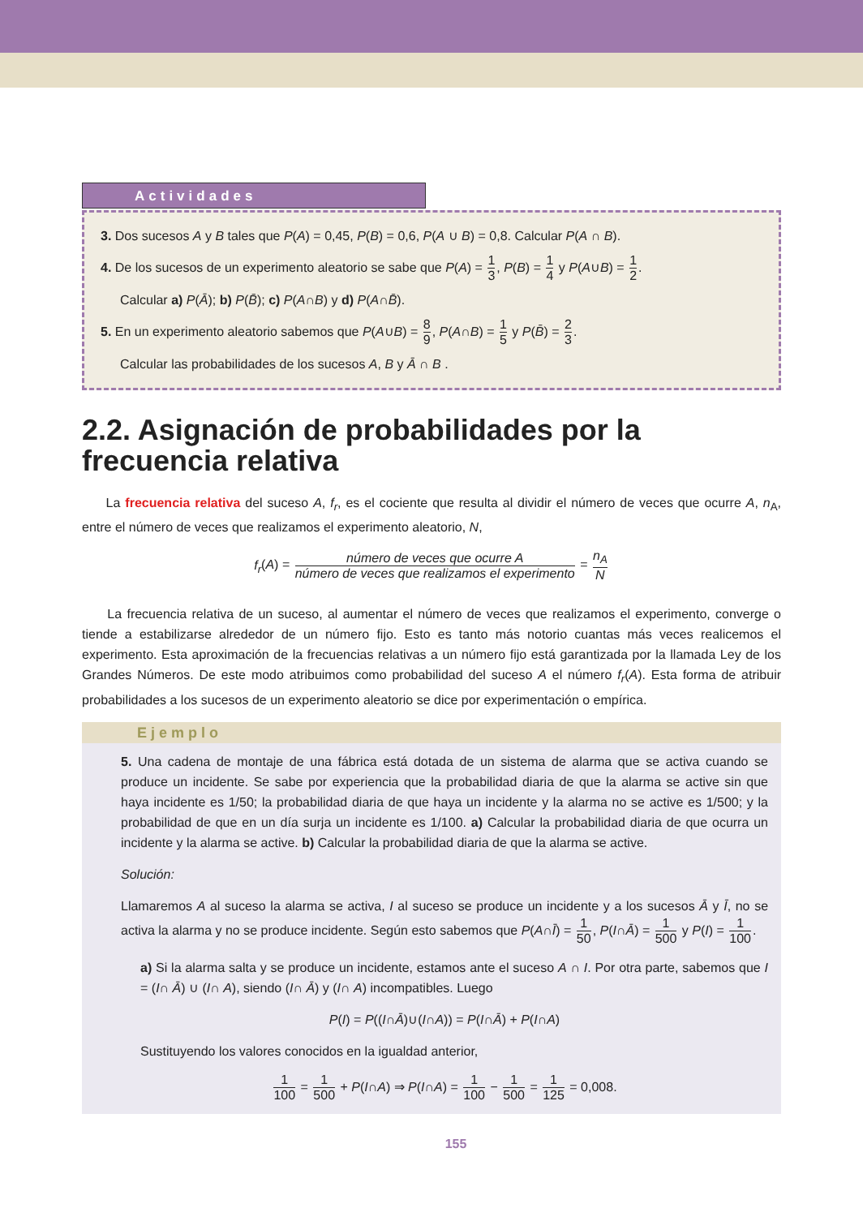Actividades
3. Dos sucesos A y B tales que P(A) = 0,45, P(B) = 0,6, P(A ∪ B) = 0,8. Calcular P(A ∩ B).
4. De los sucesos de un experimento aleatorio se sabe que P(A) = 1 3, P(B) = 1 4 y P(A∪B) = 1 2.
Calcular a) P(Ā); b) P(B̄); c) P(A∩B) y d) P(A∩B̄).
5. En un experimento aleatorio sabemos que P(A∪B) = 8 9, P(A∩B) = 1 5 y P(B̄) = 2 3.
Calcular las probabilidades de los sucesos A, B y Ā ∩ B .
2.2. Asignación de probabilidades por la frecuencia relativa
La frecuencia relativa del suceso A, f<sub>r</sub>, es el cociente que resulta al dividir el número de veces que ocurre A, n<sub>A</sub>, entre el número de veces que realizamos el experimento aleatorio, N,
f<sub>r</sub>(A) = número de veces que ocurre A número de veces que realizamos el experimento = n<sub>A</sub> N
La frecuencia relativa de un suceso, al aumentar el número de veces que realizamos el experimento, converge o tiende a estabilizarse alrededor de un número fijo. Esto es tanto más notorio cuantas más veces realicemos el experimento. Esta aproximación de la frecuencias relativas a un número fijo está garantizada por la llamada Ley de los Grandes Números. De este modo atribuimos como probabilidad del suceso A el número f<sub>r</sub>(A). Esta forma de atribuir probabilidades a los sucesos de un experimento aleatorio se dice por experimentación o empírica.
Ejemplo
5. Una cadena de montaje de una fábrica está dotada de un sistema de alarma que se activa cuando se produce un incidente. Se sabe por experiencia que la probabilidad diaria de que la alarma se active sin que haya incidente es 1/50; la probabilidad diaria de que haya un incidente y la alarma no se active es 1/500; y la probabilidad de que en un día surja un incidente es 1/100. a) Calcular la probabilidad diaria de que ocurra un incidente y la alarma se active. b) Calcular la probabilidad diaria de que la alarma se active.
Solución:
Llamaremos A al suceso la alarma se activa, I al suceso se produce un incidente y a los sucesos Ā y Ī, no se activa la alarma y no se produce incidente. Según esto sabemos que P(A∩Ī) = 1 50, P(I∩Ā) = 1 500 y P(I) = 1 100.
a) Si la alarma salta y se produce un incidente, estamos ante el suceso A ∩ I. Por otra parte, sabemos que I = (I∩ Ā) ∪ (I∩ A), siendo (I∩ Ā) y (I∩ A) incompatibles. Luego
P(I) = P((I∩Ā)∪(I∩A)) = P(I∩Ā) + P(I∩A)
Sustituyendo los valores conocidos en la igualdad anterior,
1 100 = 1 500 + P(I∩A) ⇒ P(I∩A) = 1 100 − 1 500 = 1 125 = 0,008.
155